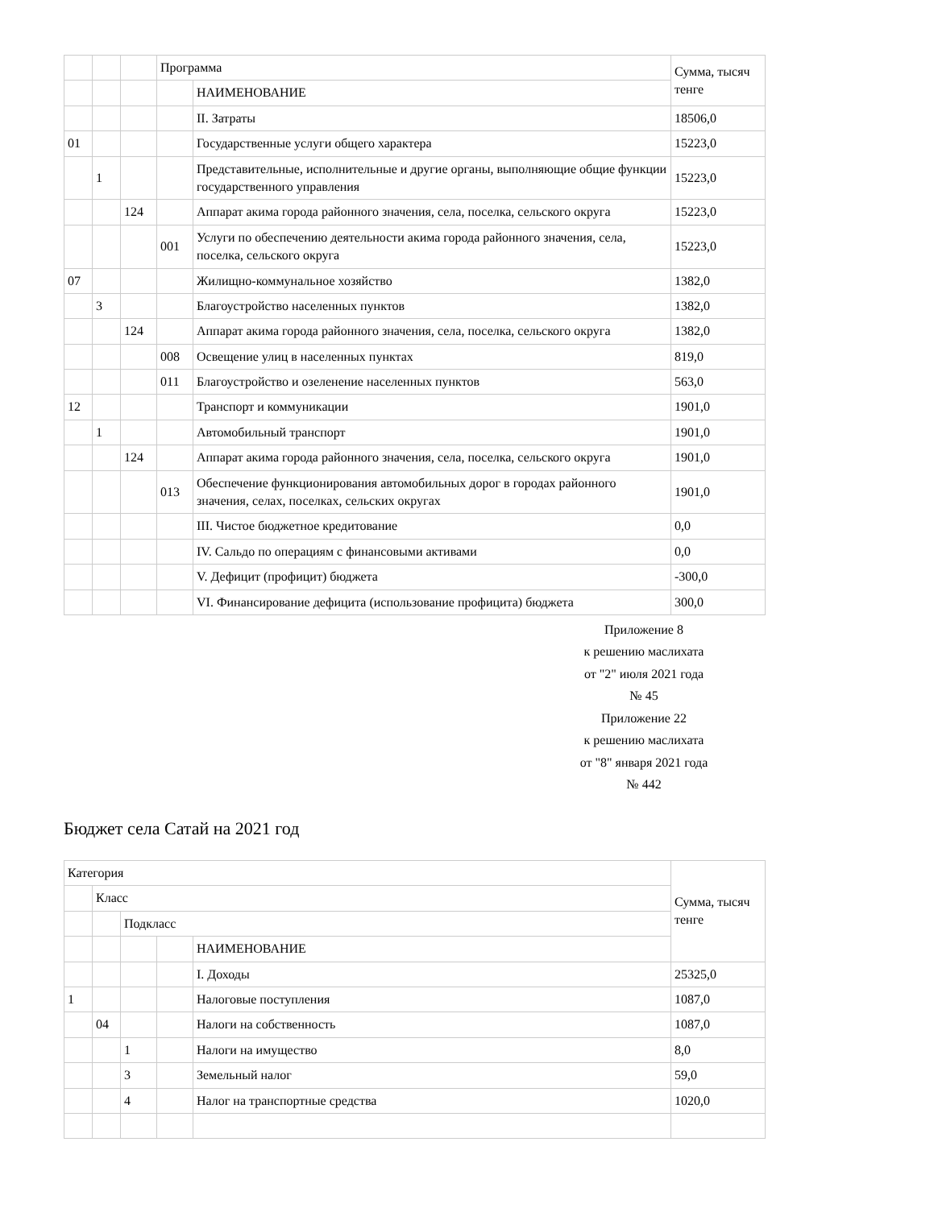| | | | Программа | | Сумма, тысяч тенге |
| | | | | НАИМЕНОВАНИЕ | |
| | | | | II. Затраты | 18506,0 |
| 01 | | | | Государственные услуги общего характера | 15223,0 |
| | 1 | | | Представительные, исполнительные и другие органы, выполняющие общие функции государственного управления | 15223,0 |
| | | 124 | | Аппарат акима города районного значения, села, поселка, сельского округа | 15223,0 |
| | | | 001 | Услуги по обеспечению деятельности акима города районного значения, села, поселка, сельского округа | 15223,0 |
| 07 | | | | Жилищно-коммунальное хозяйство | 1382,0 |
| | 3 | | | Благоустройство населенных пунктов | 1382,0 |
| | | 124 | | Аппарат акима города районного значения, села, поселка, сельского округа | 1382,0 |
| | | | 008 | Освещение улиц в населенных пунктах | 819,0 |
| | | | 011 | Благоустройство и озеленение населенных пунктов | 563,0 |
| 12 | | | | Транспорт и коммуникации | 1901,0 |
| | 1 | | | Автомобильный транспорт | 1901,0 |
| | | 124 | | Аппарат акима города районного значения, села, поселка, сельского округа | 1901,0 |
| | | | 013 | Обеспечение функционирования автомобильных дорог в городах районного значения, селах, поселках, сельских округах | 1901,0 |
| | | | | III. Чистое бюджетное кредитование | 0,0 |
| | | | | IV. Сальдо по операциям с финансовыми активами | 0,0 |
| | | | | V. Дефицит (профицит) бюджета | -300,0 |
| | | | | VI. Финансирование дефицита (использование профицита) бюджета | 300,0 |
Приложение 8
к решению маслихата
от "2" июля 2021 года
№ 45
Приложение 22
к решению маслихата
от "8" января 2021 года
№ 442
Бюджет села Сатай на 2021 год
| Категория | | | | | Сумма, тысяч тенге |
| | Класс | | | | |
| | | Подкласс | | | |
| | | | | НАИМЕНОВАНИЕ | |
| | | | | I. Доходы | 25325,0 |
| 1 | | | | Налоговые поступления | 1087,0 |
| | 04 | | | Налоги на собственность | 1087,0 |
| | | 1 | | Налоги на имущество | 8,0 |
| | | 3 | | Земельный налог | 59,0 |
| | | 4 | | Налог на транспортные средства | 1020,0 |